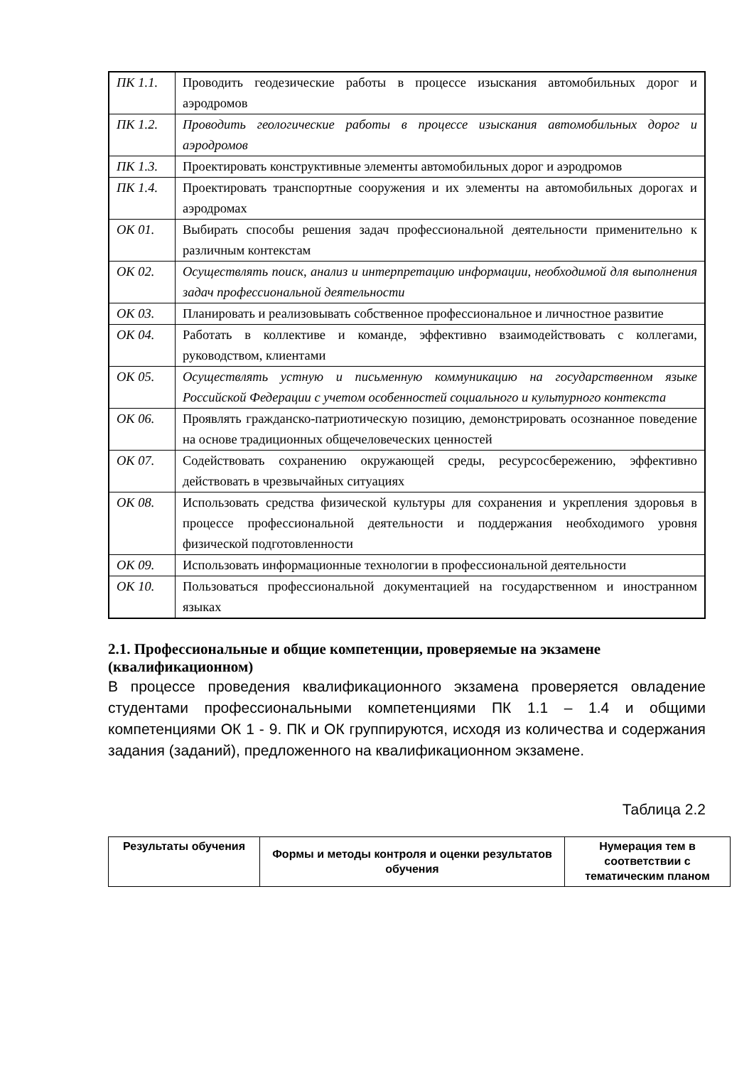| ПК 1.1. | Проводить геодезические работы в процессе изыскания автомобильных дорог и аэродромов |
| ПК 1.2. | Проводить геологические работы в процессе изыскания автомобильных дорог и аэродромов |
| ПК 1.3. | Проектировать конструктивные элементы автомобильных дорог и аэродромов |
| ПК 1.4. | Проектировать транспортные сооружения и их элементы на автомобильных дорогах и аэродромах |
| ОК 01. | Выбирать способы решения задач профессиональной деятельности применительно к различным контекстам |
| ОК 02. | Осуществлять поиск, анализ и интерпретацию информации, необходимой для выполнения задач профессиональной деятельности |
| ОК 03. | Планировать и реализовывать собственное профессиональное и личностное развитие |
| ОК 04. | Работать в коллективе и команде, эффективно взаимодействовать с коллегами, руководством, клиентами |
| ОК 05. | Осуществлять устную и письменную коммуникацию на государственном языке Российской Федерации с учетом особенностей социального и культурного контекста |
| ОК 06. | Проявлять гражданско-патриотическую позицию, демонстрировать осознанное поведение на основе традиционных общечеловеческих ценностей |
| ОК 07. | Содействовать сохранению окружающей среды, ресурсосбережению, эффективно действовать в чрезвычайных ситуациях |
| ОК 08. | Использовать средства физической культуры для сохранения и укрепления здоровья в процессе профессиональной деятельности и поддержания необходимого уровня физической подготовленности |
| ОК 09. | Использовать информационные технологии в профессиональной деятельности |
| ОК 10. | Пользоваться профессиональной документацией на государственном и иностранном языках |
2.1. Профессиональные и общие компетенции, проверяемые на экзамене (квалификационном)
В процессе проведения квалификационного экзамена проверяется овладение студентами профессиональными компетенциями ПК 1.1 – 1.4 и общими компетенциями ОК 1 - 9. ПК и ОК группируются, исходя из количества и содержания задания (заданий), предложенного на квалификационном экзамене.
Таблица 2.2
| Результаты обучения | Формы и методы контроля и оценки результатов обучения | Нумерация тем в соответствии с тематическим планом |
| --- | --- | --- |